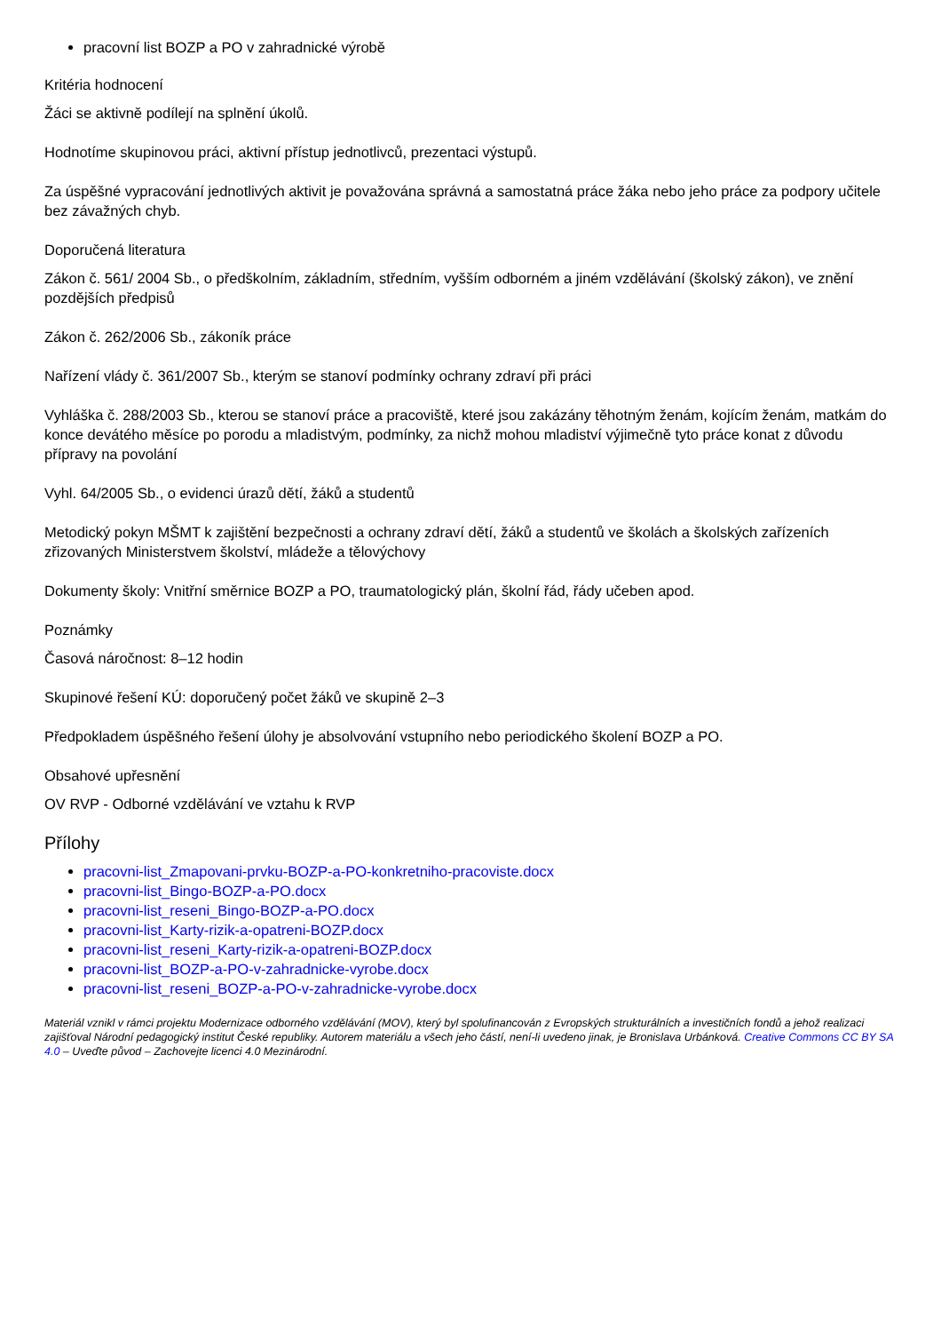pracovní list BOZP a PO v zahradnické výrobě
Kritéria hodnocení
Žáci se aktivně podílejí na splnění úkolů.
Hodnotíme skupinovou práci, aktivní přístup jednotlivců, prezentaci výstupů.
Za úspěšné vypracování jednotlivých aktivit je považována správná a samostatná práce žáka nebo jeho práce za podpory učitele bez závažných chyb.
Doporučená literatura
Zákon č. 561/ 2004 Sb., o předškolním, základním, středním, vyšším odborném a jiném vzdělávání (školský zákon), ve znění pozdějších předpisů
Zákon č. 262/2006 Sb., zákoník práce
Nařízení vlády č. 361/2007 Sb., kterým se stanoví podmínky ochrany zdraví při práci
Vyhláška č. 288/2003 Sb., kterou se stanoví práce a pracoviště, které jsou zakázány těhotným ženám, kojícím ženám, matkám do konce devátého měsíce po porodu a mladistvým, podmínky, za nichž mohou mladiství výjimečně tyto práce konat z důvodu přípravy na povolání
Vyhl. 64/2005 Sb., o evidenci úrazů dětí, žáků a studentů
Metodický pokyn MŠMT k zajištění bezpečnosti a ochrany zdraví dětí, žáků a studentů ve školách a školských zařízeních zřizovaných Ministerstvem školství, mládeže a tělovýchovy
Dokumenty školy: Vnitřní směrnice BOZP a PO, traumatologický plán, školní řád, řády učeben apod.
Poznámky
Časová náročnost: 8–12 hodin
Skupinové řešení KÚ: doporučený počet žáků ve skupině 2–3
Předpokladem úspěšného řešení úlohy je absolvování vstupního nebo periodického školení BOZP a PO.
Obsahové upřesnění
OV RVP - Odborné vzdělávání ve vztahu k RVP
Přílohy
pracovni-list_Zmapovani-prvku-BOZP-a-PO-konkretniho-pracoviste.docx
pracovni-list_Bingo-BOZP-a-PO.docx
pracovni-list_reseni_Bingo-BOZP-a-PO.docx
pracovni-list_Karty-rizik-a-opatreni-BOZP.docx
pracovni-list_reseni_Karty-rizik-a-opatreni-BOZP.docx
pracovni-list_BOZP-a-PO-v-zahradnicke-vyrobe.docx
pracovni-list_reseni_BOZP-a-PO-v-zahradnicke-vyrobe.docx
Materiál vznikl v rámci projektu Modernizace odborného vzdělávání (MOV), který byl spolufinancován z Evropských strukturálních a investičních fondů a jehož realizaci zajišťoval Národní pedagogický institut České republiky. Autorem materiálu a všech jeho částí, není-li uvedeno jinak, je Bronislava Urbánková. Creative Commons CC BY SA 4.0 – Uveďte původ – Zachovejte licenci 4.0 Mezinárodní.